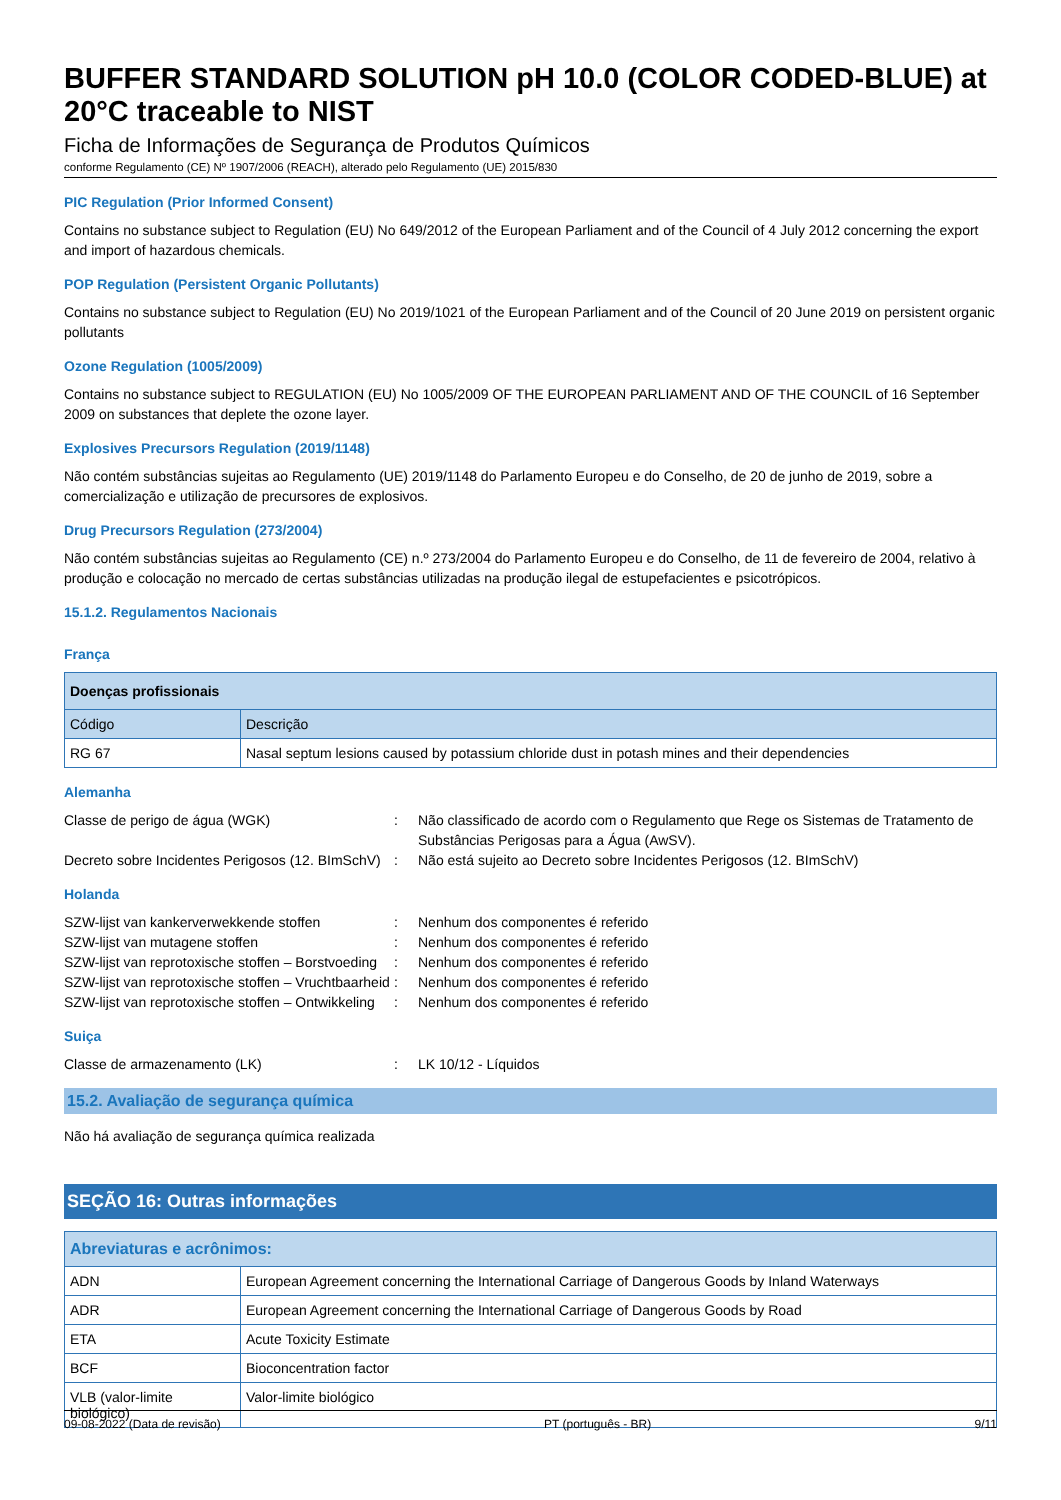BUFFER STANDARD SOLUTION pH 10.0 (COLOR CODED-BLUE) at 20°C traceable to NIST
Ficha de Informações de Segurança de Produtos Químicos
conforme Regulamento (CE) Nº 1907/2006 (REACH), alterado pelo Regulamento (UE) 2015/830
PIC Regulation (Prior Informed Consent)
Contains no substance subject to Regulation (EU) No 649/2012 of the European Parliament and of the Council of 4 July 2012 concerning the export and import of hazardous chemicals.
POP Regulation (Persistent Organic Pollutants)
Contains no substance subject to Regulation (EU) No 2019/1021 of the European Parliament and of the Council of 20 June 2019 on persistent organic pollutants
Ozone Regulation (1005/2009)
Contains no substance subject to REGULATION (EU) No 1005/2009 OF THE EUROPEAN PARLIAMENT AND OF THE COUNCIL of 16 September 2009 on substances that deplete the ozone layer.
Explosives Precursors Regulation (2019/1148)
Não contém substâncias sujeitas ao Regulamento (UE) 2019/1148 do Parlamento Europeu e do Conselho, de 20 de junho de 2019, sobre a comercialização e utilização de precursores de explosivos.
Drug Precursors Regulation (273/2004)
Não contém substâncias sujeitas ao Regulamento (CE) n.º 273/2004 do Parlamento Europeu e do Conselho, de 11 de fevereiro de 2004, relativo à produção e colocação no mercado de certas substâncias utilizadas na produção ilegal de estupefacientes e psicotrópicos.
15.1.2. Regulamentos Nacionais
França
| Doenças profissionais | |
| --- | --- |
| Código | Descrição |
| RG 67 | Nasal septum lesions caused by potassium chloride dust in potash mines and their dependencies |
Alemanha
Classe de perigo de água (WGK)
:
Não classificado de acordo com o Regulamento que Rege os Sistemas de Tratamento de Substâncias Perigosas para a Água (AwSV).
Decreto sobre Incidentes Perigosos (12. BImSchV)
:
Não está sujeito ao Decreto sobre Incidentes Perigosos (12. BImSchV)
Holanda
SZW-lijst van kankerverwekkende stoffen
:
Nenhum dos componentes é referido
SZW-lijst van mutagene stoffen
:
Nenhum dos componentes é referido
SZW-lijst van reprotoxische stoffen – Borstvoeding
:
Nenhum dos componentes é referido
SZW-lijst van reprotoxische stoffen – Vruchtbaarheid
:
Nenhum dos componentes é referido
SZW-lijst van reprotoxische stoffen – Ontwikkeling
:
Nenhum dos componentes é referido
Suiça
Classe de armazenamento (LK)
:
LK 10/12 - Líquidos
15.2. Avaliação de segurança química
Não há avaliação de segurança química realizada
SEÇÃO 16: Outras informações
| Abreviaturas e acrônimos: | |
| --- | --- |
| ADN | European Agreement concerning the International Carriage of Dangerous Goods by Inland Waterways |
| ADR | European Agreement concerning the International Carriage of Dangerous Goods by Road |
| ETA | Acute Toxicity Estimate |
| BCF | Bioconcentration factor |
| VLB (valor-limite biológico) | Valor-limite biológico |
09-08-2022 (Data de revisão) PT (português - BR) 9/11